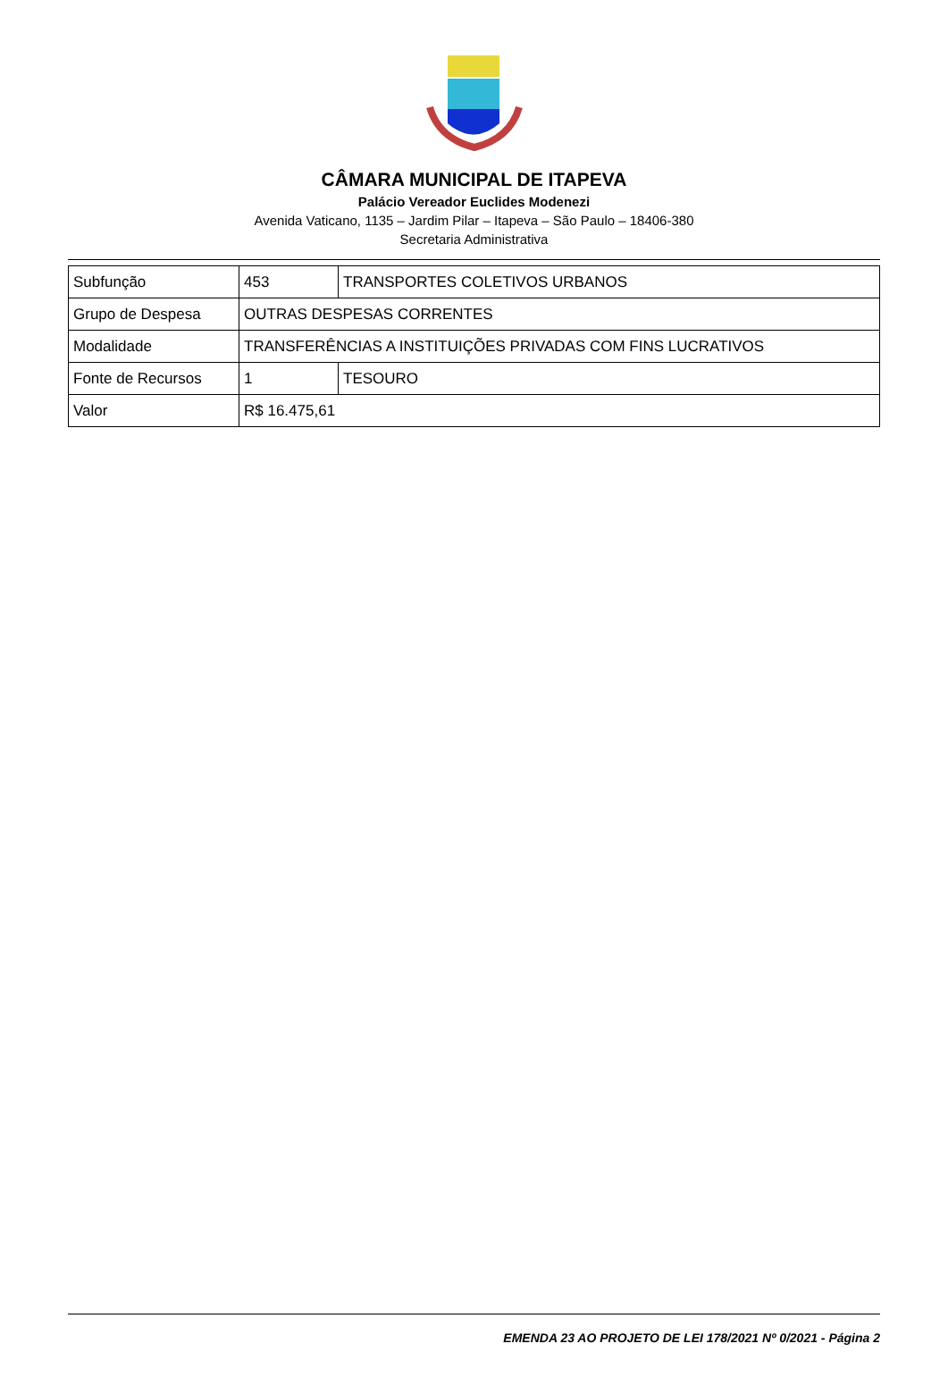CÂMARA MUNICIPAL DE ITAPEVA
Palácio Vereador Euclides Modenezi
Avenida Vaticano, 1135 – Jardim Pilar – Itapeva – São Paulo – 18406-380
Secretaria Administrativa
| Subfunção | 453 | TRANSPORTES COLETIVOS URBANOS |
| Grupo de Despesa | OUTRAS DESPESAS CORRENTES | |
| Modalidade | TRANSFERÊNCIAS A INSTITUIÇÕES PRIVADAS COM FINS LUCRATIVOS | |
| Fonte de Recursos | 1 | TESOURO |
| Valor | R$ 16.475,61 | |
EMENDA 23 AO PROJETO DE LEI 178/2021 Nº 0/2021 - Página 2